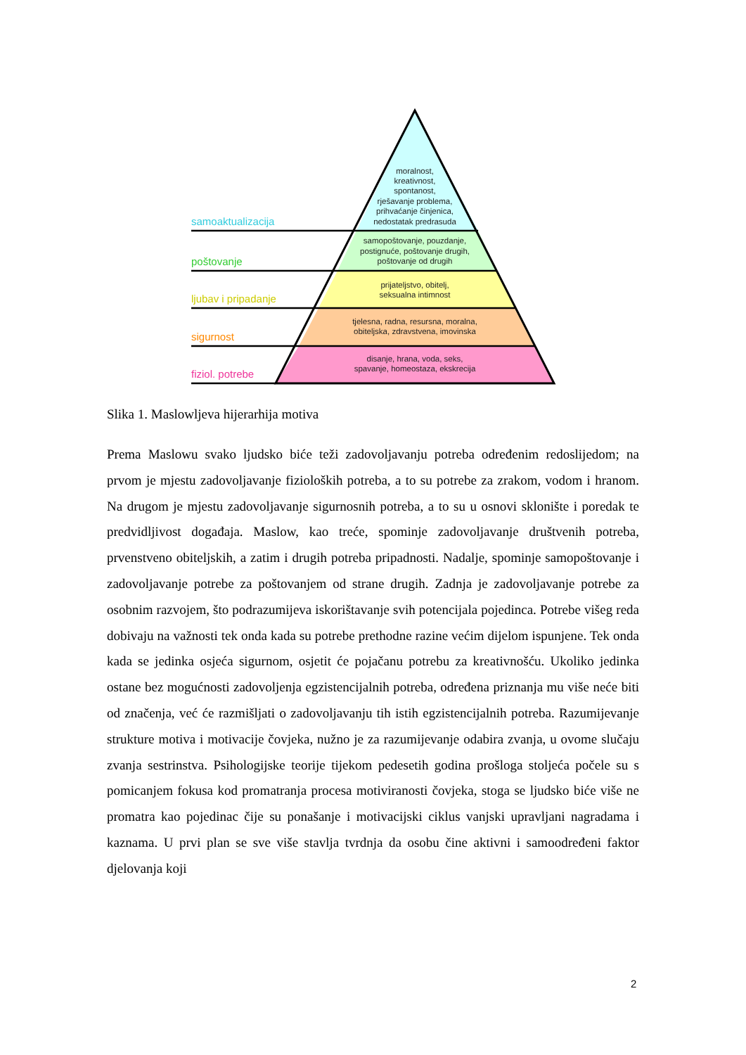samoaktualizacija
poštovanje
ljubav i pripadanje
sigurnost
fiziol. potrebe
moralnost,
kreativnost,
spontanost,
rješavanje problema,
prihvaćanje činjenica,
nedostatak predrasuda
samopoštovanje, pouzdanje,
postignuće, poštovanje drugih,
poštovanje od drugih
prijateljstvo, obitelj,
seksualna intimnost
tjelesna, radna, resursna, moralna,
obiteljska, zdravstvena, imovinska
disanje, hrana, voda, seks,
spavanje, homeostaza, ekskrecija
Slika 1. Maslowljeva hijerarhija motiva
Prema Maslowu svako ljudsko biće teži zadovoljavanju potreba određenim redoslijedom; na prvom je mjestu zadovoljavanje fizioloških potreba, a to su potrebe za zrakom, vodom i hranom. Na drugom je mjestu zadovoljavanje sigurnosnih potreba, a to su u osnovi sklonište i poredak te predvidljivost događaja. Maslow, kao treće, spominje zadovoljavanje društvenih potreba, prvenstveno obiteljskih, a zatim i drugih potreba pripadnosti. Nadalje, spominje samopoštovanje i zadovoljavanje potrebe za poštovanjem od strane drugih. Zadnja je zadovoljavanje potrebe za osobnim razvojem, što podrazumijeva iskorištavanje svih potencijala pojedinca. Potrebe višeg reda dobivaju na važnosti tek onda kada su potrebe prethodne razine većim dijelom ispunjene. Tek onda kada se jedinka osjeća sigurnom, osjetit će pojačanu potrebu za kreativnošću. Ukoliko jedinka ostane bez mogućnosti zadovoljenja egzistencijalnih potreba, određena priznanja mu više neće biti od značenja, već će razmišljati o zadovoljavanju tih istih egzistencijalnih potreba. Razumijevanje strukture motiva i motivacije čovjeka, nužno je za razumijevanje odabira zvanja, u ovome slučaju zvanja sestrinstva. Psihologijske teorije tijekom pedesetih godina prošloga stoljeća počele su s pomicanjem fokusa kod promatranja procesa motiviranosti čovjeka, stoga se ljudsko biće više ne promatra kao pojedinac čije su ponašanje i motivacijski ciklus vanjski upravljani nagradama i kaznama. U prvi plan se sve više stavlja tvrdnja da osobu čine aktivni i samoodređeni faktor djelovanja koji
2